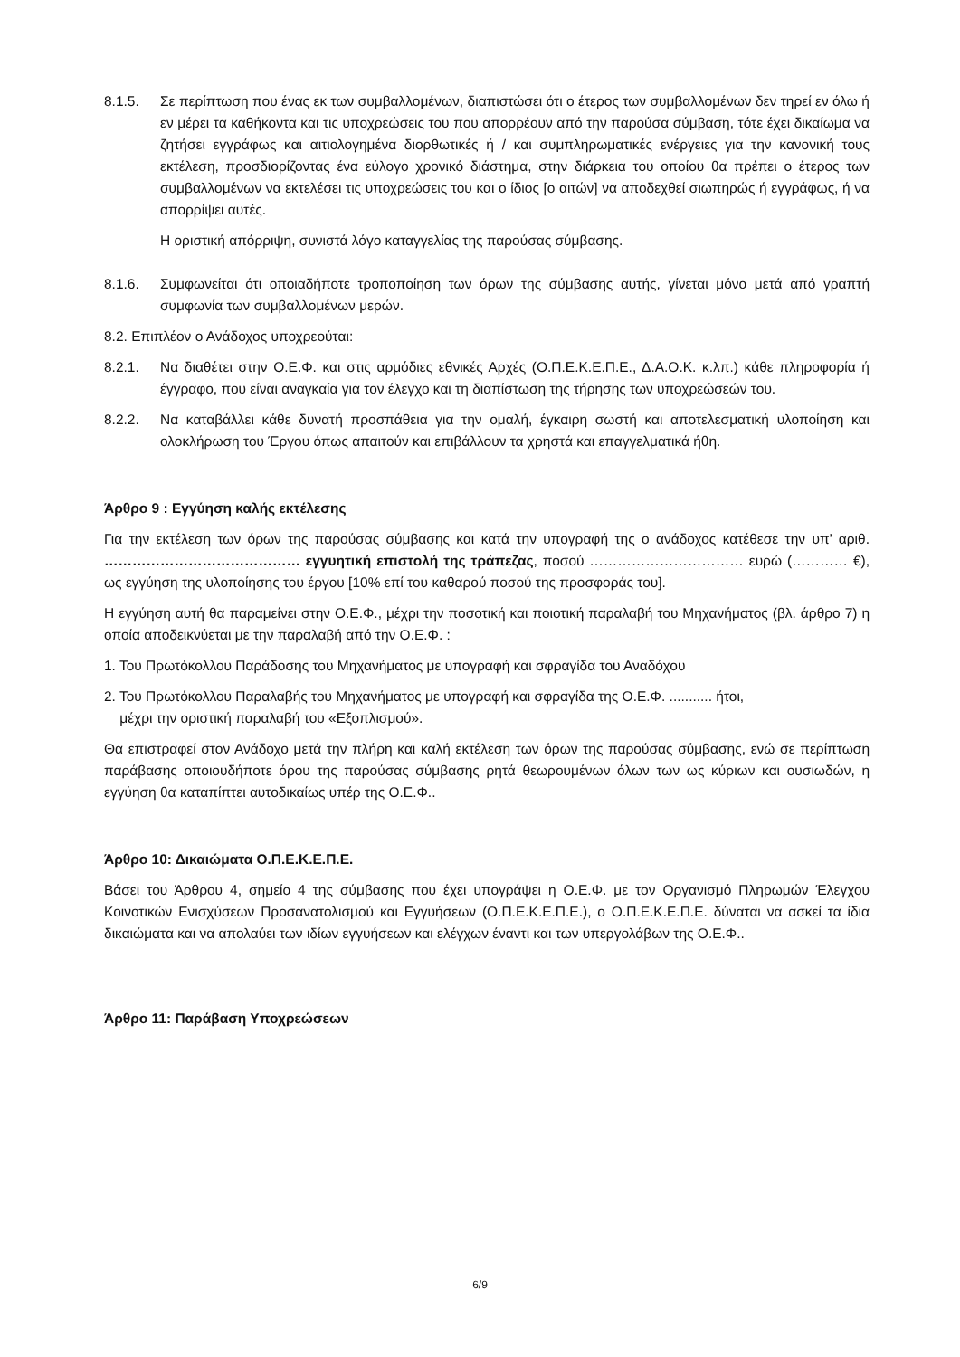8.1.5. Σε περίπτωση που ένας εκ των συμβαλλομένων, διαπιστώσει ότι ο έτερος των συμβαλλομένων δεν τηρεί εν όλω ή εν μέρει τα καθήκοντα και τις υποχρεώσεις του που απορρέουν από την παρούσα σύμβαση, τότε έχει δικαίωμα να ζητήσει εγγράφως και αιτιολογημένα διορθωτικές ή / και συμπληρωματικές ενέργειες για την κανονική τους εκτέλεση, προσδιορίζοντας ένα εύλογο χρονικό διάστημα, στην διάρκεια του οποίου θα πρέπει ο έτερος των συμβαλλομένων να εκτελέσει τις υποχρεώσεις του και ο ίδιος [ο αιτών] να αποδεχθεί σιωπηρώς ή εγγράφως, ή να απορρίψει αυτές.
Η οριστική απόρριψη, συνιστά λόγο καταγγελίας της παρούσας σύμβασης.
8.1.6. Συμφωνείται ότι οποιαδήποτε τροποποίηση των όρων της σύμβασης αυτής, γίνεται μόνο μετά από γραπτή συμφωνία των συμβαλλομένων μερών.
8.2. Επιπλέον ο Ανάδοχος υποχρεούται:
8.2.1. Να διαθέτει στην Ο.Ε.Φ. και στις αρμόδιες εθνικές Αρχές (Ο.Π.Ε.Κ.Ε.Π.Ε., Δ.Α.Ο.Κ. κ.λπ.) κάθε πληροφορία ή έγγραφο, που είναι αναγκαία για τον έλεγχο και τη διαπίστωση της τήρησης των υποχρεώσεών του.
8.2.2. Να καταβάλλει κάθε δυνατή προσπάθεια για την ομαλή, έγκαιρη σωστή και αποτελεσματική υλοποίηση και ολοκλήρωση του Έργου όπως απαιτούν και επιβάλλουν τα χρηστά και επαγγελματικά ήθη.
Άρθρο 9 : Εγγύηση καλής εκτέλεσης
Για την εκτέλεση των όρων της παρούσας σύμβασης και κατά την υπογραφή της ο ανάδοχος κατέθεσε την υπ’ αριθ. …………………………………… εγγυητική επιστολή της τράπεζας, ποσού …………………………… ευρώ (………… €), ως εγγύηση της υλοποίησης του έργου [10% επί του καθαρού ποσού της προσφοράς του].
Η εγγύηση αυτή θα παραμείνει στην Ο.Ε.Φ., μέχρι την ποσοτική και ποιοτική παραλαβή του Μηχανήματος (βλ. άρθρο 7) η οποία αποδεικνύεται με την παραλαβή από την Ο.Ε.Φ. :
1. Του Πρωτόκολλου Παράδοσης του Μηχανήματος με υπογραφή και σφραγίδα του Αναδόχου
2. Του Πρωτόκολλου Παραλαβής του Μηχανήματος με υπογραφή και σφραγίδα της Ο.Ε.Φ. ........... ήτοι,
μέχρι την οριστική παραλαβή του «Εξοπλισμού».
Θα επιστραφεί στον Ανάδοχο μετά την πλήρη και καλή εκτέλεση των όρων της παρούσας σύμβασης, ενώ σε περίπτωση παράβασης οποιουδήποτε όρου της παρούσας σύμβασης ρητά θεωρουμένων όλων των ως κύριων και ουσιωδών, η εγγύηση θα καταπίπτει αυτοδικαίως υπέρ της Ο.Ε.Φ..
Άρθρο 10: Δικαιώματα Ο.Π.Ε.Κ.Ε.Π.Ε.
Βάσει του Άρθρου 4, σημείο 4 της σύμβασης που έχει υπογράψει η Ο.Ε.Φ. με τον Οργανισμό Πληρωμών Έλεγχου Κοινοτικών Ενισχύσεων Προσανατολισμού και Εγγυήσεων (Ο.Π.Ε.Κ.Ε.Π.Ε.), ο Ο.Π.Ε.Κ.Ε.Π.Ε. δύναται να ασκεί τα ίδια δικαιώματα και να απολαύει των ιδίων εγγυήσεων και ελέγχων έναντι και των υπεργολάβων της Ο.Ε.Φ..
Άρθρο 11: Παράβαση Υποχρεώσεων
6/9